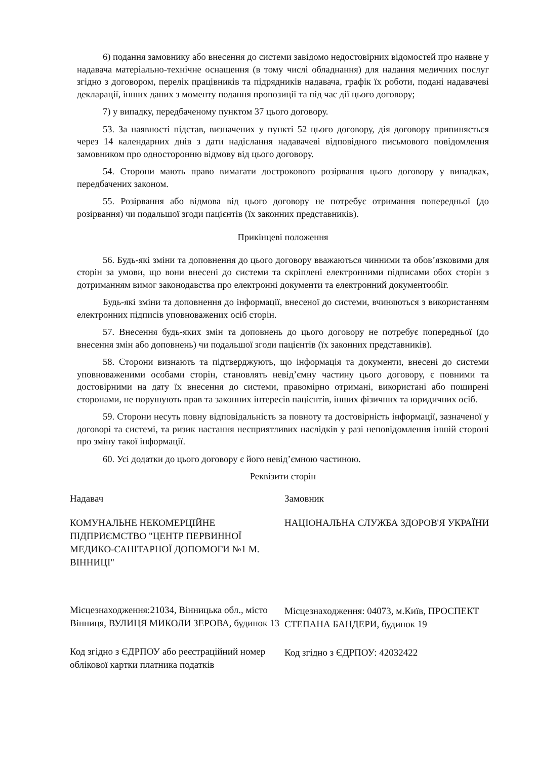6) подання замовнику або внесення до системи завідомо недостовірних відомостей про наявне у надавача матеріально-технічне оснащення (в тому числі обладнання) для надання медичних послуг згідно з договором, перелік працівників та підрядників надавача, графік їх роботи, подані надавачеві декларації, інших даних з моменту подання пропозиції та під час дії цього договору;
7) у випадку, передбаченому пунктом 37 цього договору.
53. За наявності підстав, визначених у пункті 52 цього договору, дія договору припиняється через 14 календарних днів з дати надіслання надавачеві відповідного письмового повідомлення замовником про односторонню відмову від цього договору.
54. Сторони мають право вимагати дострокового розірвання цього договору у випадках, передбачених законом.
55. Розірвання або відмова від цього договору не потребує отримання попередньої (до розірвання) чи подальшої згоди пацієнтів (їх законних представників).
Прикінцеві положення
56. Будь-які зміни та доповнення до цього договору вважаються чинними та обов’язковими для сторін за умови, що вони внесені до системи та скріплені електронними підписами обох сторін з дотриманням вимог законодавства про електронні документи та електронний документообіг.
Будь-які зміни та доповнення до інформації, внесеної до системи, вчиняються з використанням електронних підписів уповноважених осіб сторін.
57. Внесення будь-яких змін та доповнень до цього договору не потребує попередньої (до внесення змін або доповнень) чи подальшої згоди пацієнтів (їх законних представників).
58. Сторони визнають та підтверджують, що інформація та документи, внесені до системи уповноваженими особами сторін, становлять невід’ємну частину цього договору, є повними та достовірними на дату їх внесення до системи, правомірно отримані, використані або поширені сторонами, не порушують прав та законних інтересів пацієнтів, інших фізичних та юридичних осіб.
59. Сторони несуть повну відповідальність за повноту та достовірність інформації, зазначеної у договорі та системі, та ризик настання несприятливих наслідків у разі неповідомлення іншій стороні про зміну такої інформації.
60. Усі додатки до цього договору є його невід’ємною частиною.
Реквізити сторін
Надавач
КОМУНАЛЬНЕ НЕКОМЕРЦІЙНЕ ПІДПРИЄМСТВО "ЦЕНТР ПЕРВИННОЇ МЕДИКО-САНІТАРНОЇ ДОПОМОГИ №1 М. ВІННИЦІ"
Місцезнаходження:21034, Вінницька обл., місто Вінниця, ВУЛИЦЯ МИКОЛИ ЗЕРОВА, будинок 13
Код згідно з ЄДРПОУ або реєстраційний номер облікової картки платника податків
Замовник
НАЦІОНАЛЬНА СЛУЖБА ЗДОРОВ'Я УКРАЇНИ
Місцезнаходження: 04073, м.Київ, ПРОСПЕКТ СТЕПАНА БАНДЕРИ, будинок 19
Код згідно з ЄДРПОУ: 42032422